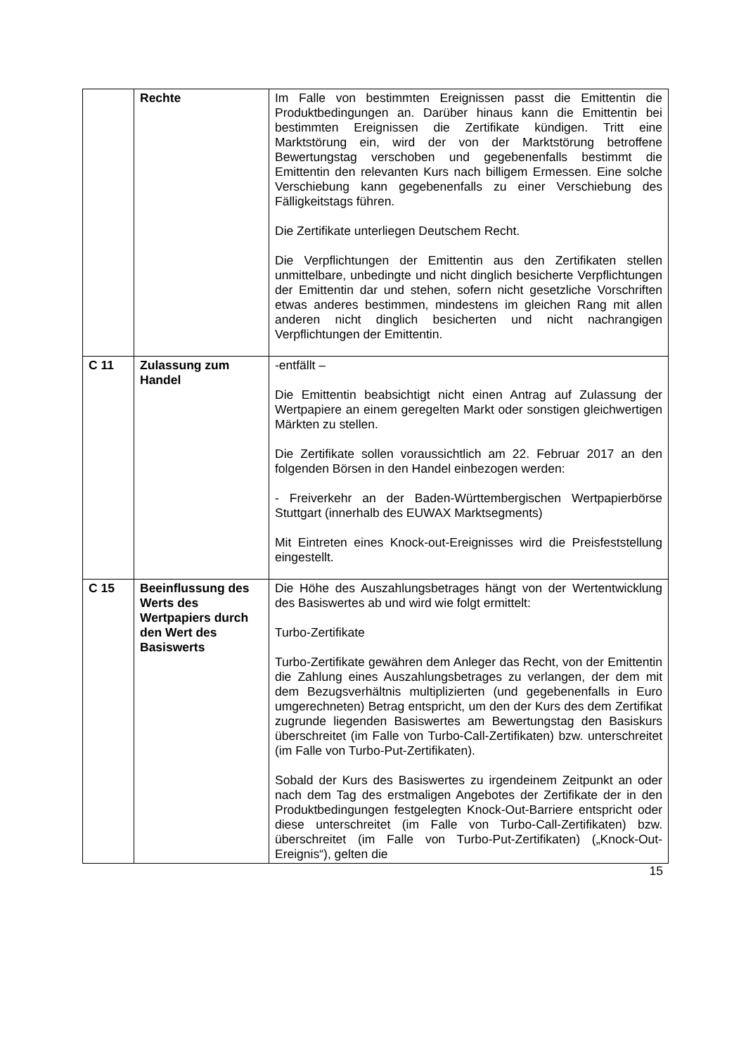| | Rechte | Im Falle von bestimmten Ereignissen passt die Emittentin die Produktbedingungen an. Darüber hinaus kann die Emittentin bei bestimmten Ereignissen die Zertifikate kündigen. Tritt eine Marktstörung ein, wird der von der Marktstörung betroffene Bewertungstag verschoben und gegebenenfalls bestimmt die Emittentin den relevanten Kurs nach billigem Ermessen. Eine solche Verschiebung kann gegebenenfalls zu einer Verschiebung des Fälligkeitstags führen. Die Zertifikate unterliegen Deutschem Recht. Die Verpflichtungen der Emittentin aus den Zertifikaten stellen unmittelbare, unbedingte und nicht dinglich besicherte Verpflichtungen der Emittentin dar und stehen, sofern nicht gesetzliche Vorschriften etwas anderes bestimmen, mindestens im gleichen Rang mit allen anderen nicht dinglich besicherten und nicht nachrangigen Verpflichtungen der Emittentin. |
| C 11 | Zulassung zum Handel | -entfällt – Die Emittentin beabsichtigt nicht einen Antrag auf Zulassung der Wertpapiere an einem geregelten Markt oder sonstigen gleichwertigen Märkten zu stellen. Die Zertifikate sollen voraussichtlich am 22. Februar 2017 an den folgenden Börsen in den Handel einbezogen werden: - Freiverkehr an der Baden-Württembergischen Wertpapierbörse Stuttgart (innerhalb des EUWAX Marktsegments) Mit Eintreten eines Knock-out-Ereignisses wird die Preisfeststellung eingestellt. |
| C 15 | Beeinflussung des Werts des Wertpapiers durch den Wert des Basiswerts | Die Höhe des Auszahlungsbetrages hängt von der Wertentwicklung des Basiswertes ab und wird wie folgt ermittelt: Turbo-Zertifikate Turbo-Zertifikate gewähren dem Anleger das Recht, von der Emittentin die Zahlung eines Auszahlungsbetrages zu verlangen, der dem mit dem Bezugsverhältnis multiplizierten (und gegebenenfalls in Euro umgerechneten) Betrag entspricht, um den der Kurs des dem Zertifikat zugrunde liegenden Basiswertes am Bewertungstag den Basiskurs überschreitet (im Falle von Turbo-Call-Zertifikaten) bzw. unterschreitet (im Falle von Turbo-Put-Zertifikaten). Sobald der Kurs des Basiswertes zu irgendeinem Zeitpunkt an oder nach dem Tag des erstmaligen Angebotes der Zertifikate der in den Produktbedingungen festgelegten Knock-Out-Barriere entspricht oder diese unterschreitet (im Falle von Turbo-Call-Zertifikaten) bzw. überschreitet (im Falle von Turbo-Put-Zertifikaten) („Knock-Out-Ereignis“), gelten die |
15